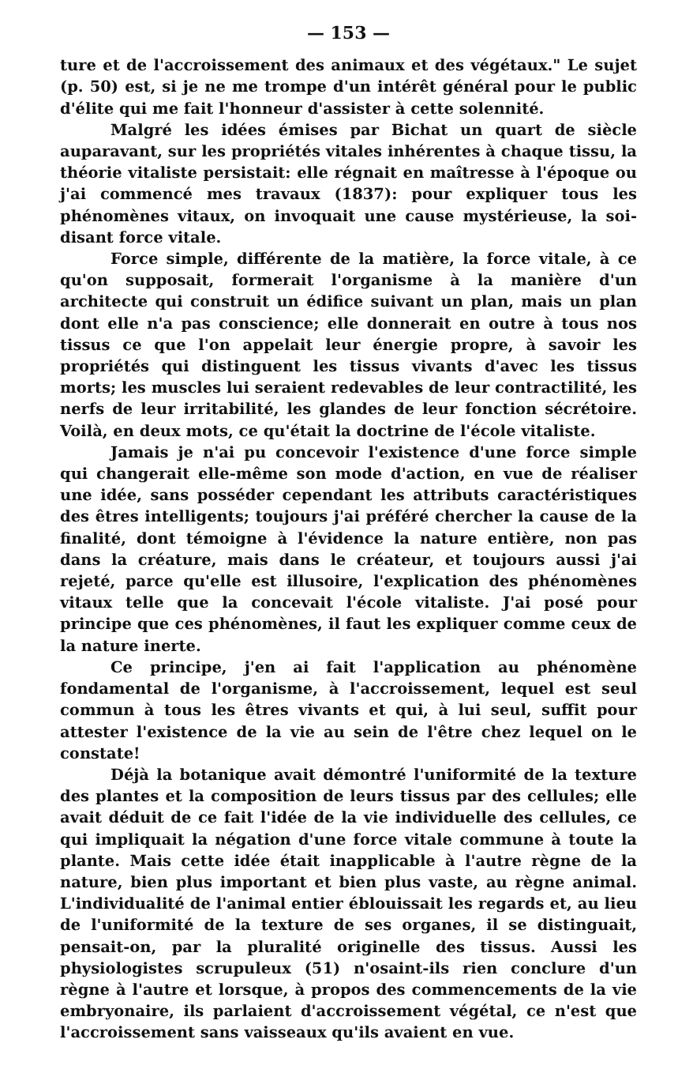— 153 —
ture et de l'accroissement des animaux et des végétaux." Le sujet (p. 50) est, si je ne me trompe d'un intérêt général pour le public d'élite qui me fait l'honneur d'assister à cette solennité.
Malgré les idées émises par Bichat un quart de siècle auparavant, sur les propriétés vitales inhérentes à chaque tissu, la théorie vitaliste persistait: elle régnait en maîtresse à l'époque ou j'ai commencé mes travaux (1837): pour expliquer tous les phénomènes vitaux, on invoquait une cause mystérieuse, la soi-disant force vitale.
Force simple, différente de la matière, la force vitale, à ce qu'on supposait, formerait l'organisme à la manière d'un architecte qui construit un édifice suivant un plan, mais un plan dont elle n'a pas conscience; elle donnerait en outre à tous nos tissus ce que l'on appelait leur énergie propre, à savoir les propriétés qui distinguent les tissus vivants d'avec les tissus morts; les muscles lui seraient redevables de leur contractilité, les nerfs de leur irritabilité, les glandes de leur fonction sécrétoire. Voilà, en deux mots, ce qu'était la doctrine de l'école vitaliste.
Jamais je n'ai pu concevoir l'existence d'une force simple qui changerait elle-même son mode d'action, en vue de réaliser une idée, sans posséder cependant les attributs caractéristiques des êtres intelligents; toujours j'ai préféré chercher la cause de la finalité, dont témoigne à l'évidence la nature entière, non pas dans la créature, mais dans le créateur, et toujours aussi j'ai rejeté, parce qu'elle est illusoire, l'explication des phénomènes vitaux telle que la concevait l'école vitaliste. J'ai posé pour principe que ces phénomènes, il faut les expliquer comme ceux de la nature inerte.
Ce principe, j'en ai fait l'application au phénomène fondamental de l'organisme, à l'accroissement, lequel est seul commun à tous les êtres vivants et qui, à lui seul, suffit pour attester l'existence de la vie au sein de l'être chez lequel on le constate!
Déjà la botanique avait démontré l'uniformité de la texture des plantes et la composition de leurs tissus par des cellules; elle avait déduit de ce fait l'idée de la vie individuelle des cellules, ce qui impliquait la négation d'une force vitale commune à toute la plante. Mais cette idée était inapplicable à l'autre règne de la nature, bien plus important et bien plus vaste, au règne animal. L'individualité de l'animal entier éblouissait les regards et, au lieu de l'uniformité de la texture de ses organes, il se distinguait, pensait-on, par la pluralité originelle des tissus. Aussi les physiologistes scrupuleux (51) n'osaint-ils rien conclure d'un règne à l'autre et lorsque, à propos des commencements de la vie embryonaire, ils parlaient d'accroissement végétal, ce n'est que l'accroissement sans vaisseaux qu'ils avaient en vue.